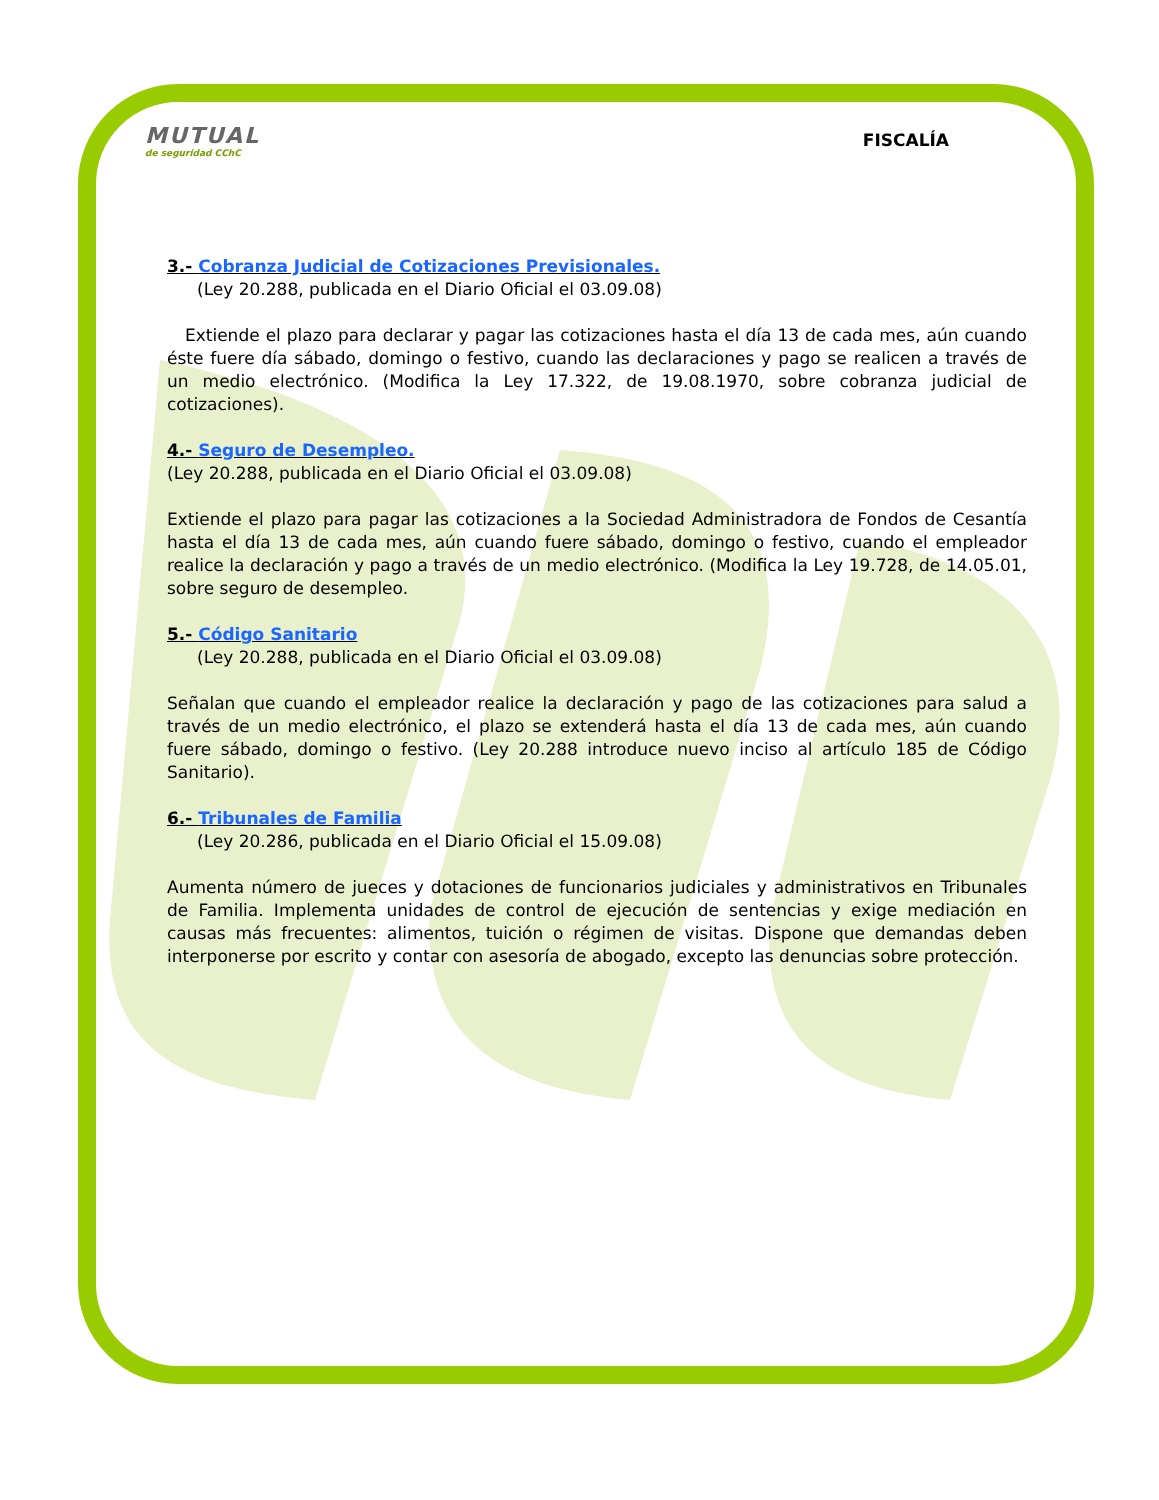MUTUAL
de seguridad CChC
FISCALÍA
3.- Cobranza Judicial de Cotizaciones Previsionales.
(Ley 20.288, publicada en el Diario Oficial el 03.09.08)
Extiende el plazo para declarar y pagar las cotizaciones hasta el día 13 de cada mes, aún cuando éste fuere día sábado, domingo o festivo, cuando las declaraciones y pago se realicen a través de un medio electrónico. (Modifica la Ley 17.322, de 19.08.1970, sobre cobranza judicial de cotizaciones).
4.- Seguro de Desempleo.
(Ley 20.288, publicada en el Diario Oficial el 03.09.08)
Extiende el plazo para pagar las cotizaciones a la Sociedad Administradora de Fondos de Cesantía hasta el día 13 de cada mes, aún cuando fuere sábado, domingo o festivo, cuando el empleador realice la declaración y pago a través de un medio electrónico. (Modifica la Ley 19.728, de 14.05.01, sobre seguro de desempleo.
5.- Código Sanitario
(Ley 20.288, publicada en el Diario Oficial el 03.09.08)
Señalan que cuando el empleador realice la declaración y pago de las cotizaciones para salud a través de un medio electrónico, el plazo se extenderá hasta el día 13 de cada mes, aún cuando fuere sábado, domingo o festivo. (Ley 20.288 introduce nuevo inciso al artículo 185 de Código Sanitario).
6.- Tribunales de Familia
(Ley 20.286, publicada en el Diario Oficial el 15.09.08)
Aumenta número de jueces y dotaciones de funcionarios judiciales y administrativos en Tribunales de Familia. Implementa unidades de control de ejecución de sentencias y exige mediación en causas más frecuentes: alimentos, tuición o régimen de visitas. Dispone que demandas deben interponerse por escrito y contar con asesoría de abogado, excepto las denuncias sobre protección.